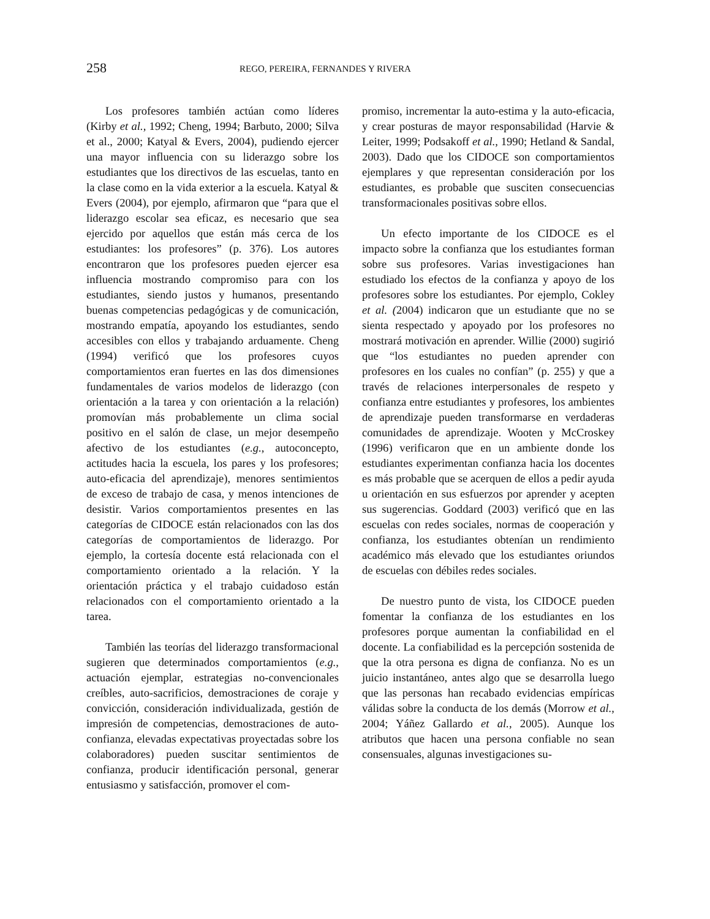258
REGO, PEREIRA, FERNANDES Y RIVERA
Los profesores también actúan como líderes (Kirby et al., 1992; Cheng, 1994; Barbuto, 2000; Silva et al., 2000; Katyal & Evers, 2004), pudiendo ejercer una mayor influencia con su liderazgo sobre los estudiantes que los directivos de las escuelas, tanto en la clase como en la vida exterior a la escuela. Katyal & Evers (2004), por ejemplo, afirmaron que “para que el liderazgo escolar sea eficaz, es necesario que sea ejercido por aquellos que están más cerca de los estudiantes: los profesores” (p. 376). Los autores encontraron que los profesores pueden ejercer esa influencia mostrando compromiso para con los estudiantes, siendo justos y humanos, presentando buenas competencias pedagógicas y de comunicación, mostrando empatía, apoyando los estudiantes, sendo accesibles con ellos y trabajando arduamente. Cheng (1994) verificó que los profesores cuyos comportamientos eran fuertes en las dos dimensiones fundamentales de varios modelos de liderazgo (con orientación a la tarea y con orientación a la relación) promovían más probablemente un clima social positivo en el salón de clase, un mejor desempeño afectivo de los estudiantes (e.g., autoconcepto, actitudes hacia la escuela, los pares y los profesores; auto-eficacia del aprendizaje), menores sentimientos de exceso de trabajo de casa, y menos intenciones de desistir. Varios comportamientos presentes en las categorías de CIDOCE están relacionados con las dos categorías de comportamientos de liderazgo. Por ejemplo, la cortesía docente está relacionada con el comportamiento orientado a la relación. Y la orientación práctica y el trabajo cuidadoso están relacionados con el comportamiento orientado a la tarea.
También las teorías del liderazgo transformacional sugieren que determinados comportamientos (e.g., actuación ejemplar, estrategias no-convencionales creíbles, auto-sacrificios, demostraciones de coraje y convicción, consideración individualizada, gestión de impresión de competencias, demostraciones de auto-confianza, elevadas expectativas proyectadas sobre los colaboradores) pueden suscitar sentimientos de confianza, producir identificación personal, generar entusiasmo y satisfacción, promover el com-
promiso, incrementar la auto-estima y la auto-eficacia, y crear posturas de mayor responsabilidad (Harvie & Leiter, 1999; Podsakoff et al., 1990; Hetland & Sandal, 2003). Dado que los CIDOCE son comportamientos ejemplares y que representan consideración por los estudiantes, es probable que susciten consecuencias transformacionales positivas sobre ellos.
Un efecto importante de los CIDOCE es el impacto sobre la confianza que los estudiantes forman sobre sus profesores. Varias investigaciones han estudiado los efectos de la confianza y apoyo de los profesores sobre los estudiantes. Por ejemplo, Cokley et al. (2004) indicaron que un estudiante que no se sienta respectado y apoyado por los profesores no mostrará motivación en aprender. Willie (2000) sugirió que “los estudiantes no pueden aprender con profesores en los cuales no confían” (p. 255) y que a través de relaciones interpersonales de respeto y confianza entre estudiantes y profesores, los ambientes de aprendizaje pueden transformarse en verdaderas comunidades de aprendizaje. Wooten y McCroskey (1996) verificaron que en un ambiente donde los estudiantes experimentan confianza hacia los docentes es más probable que se acerquen de ellos a pedir ayuda u orientación en sus esfuerzos por aprender y acepten sus sugerencias. Goddard (2003) verificó que en las escuelas con redes sociales, normas de cooperación y confianza, los estudiantes obtenían un rendimiento académico más elevado que los estudiantes oriundos de escuelas con débiles redes sociales.
De nuestro punto de vista, los CIDOCE pueden fomentar la confianza de los estudiantes en los profesores porque aumentan la confiabilidad en el docente. La confiabilidad es la percepción sostenida de que la otra persona es digna de confianza. No es un juicio instantáneo, antes algo que se desarrolla luego que las personas han recabado evidencias empíricas válidas sobre la conducta de los demás (Morrow et al., 2004; Yáñez Gallardo et al., 2005). Aunque los atributos que hacen una persona confiable no sean consensuales, algunas investigaciones su-